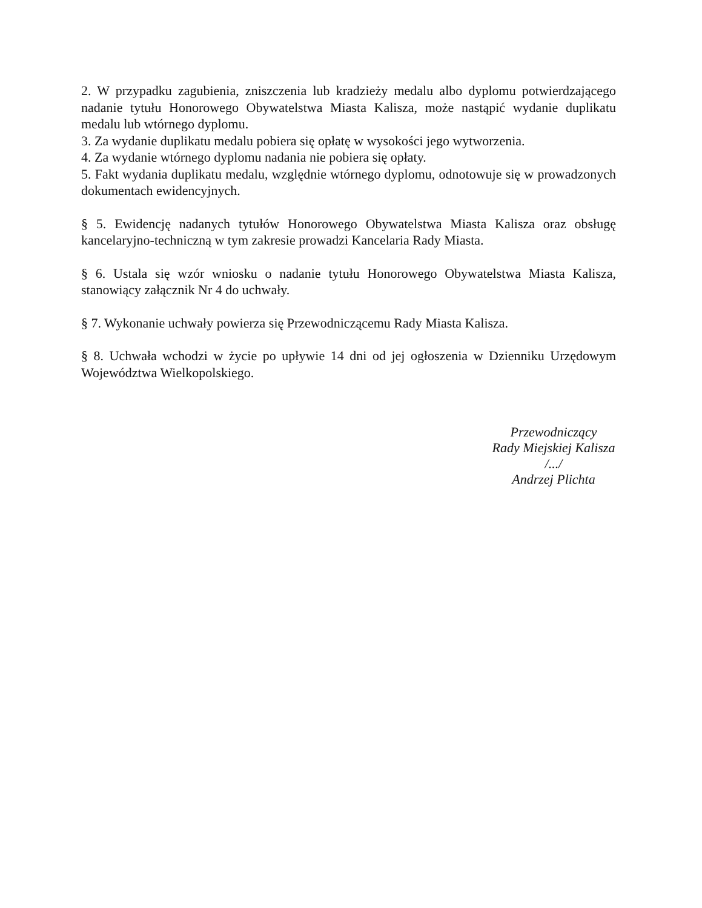2. W przypadku zagubienia, zniszczenia lub kradzieży medalu albo dyplomu potwierdzającego nadanie tytułu Honorowego Obywatelstwa Miasta Kalisza, może nastąpić wydanie duplikatu medalu lub wtórnego dyplomu.
3. Za wydanie duplikatu medalu pobiera się opłatę w wysokości jego wytworzenia.
4. Za wydanie wtórnego dyplomu nadania nie pobiera się opłaty.
5. Fakt wydania duplikatu medalu, względnie wtórnego dyplomu, odnotowuje się w prowadzonych dokumentach ewidencyjnych.
§ 5. Ewidencję nadanych tytułów Honorowego Obywatelstwa Miasta Kalisza oraz obsługę kancelaryjno-techniczną w tym zakresie prowadzi Kancelaria Rady Miasta.
§ 6. Ustala się wzór wniosku o nadanie tytułu Honorowego Obywatelstwa Miasta Kalisza, stanowiący załącznik Nr 4 do uchwały.
§ 7. Wykonanie uchwały powierza się Przewodniczącemu Rady Miasta Kalisza.
§ 8. Uchwała wchodzi w życie po upływie 14 dni od jej ogłoszenia w Dzienniku Urzędowym Województwa Wielkopolskiego.
Przewodniczący
Rady Miejskiej Kalisza
/.../
Andrzej Plichta